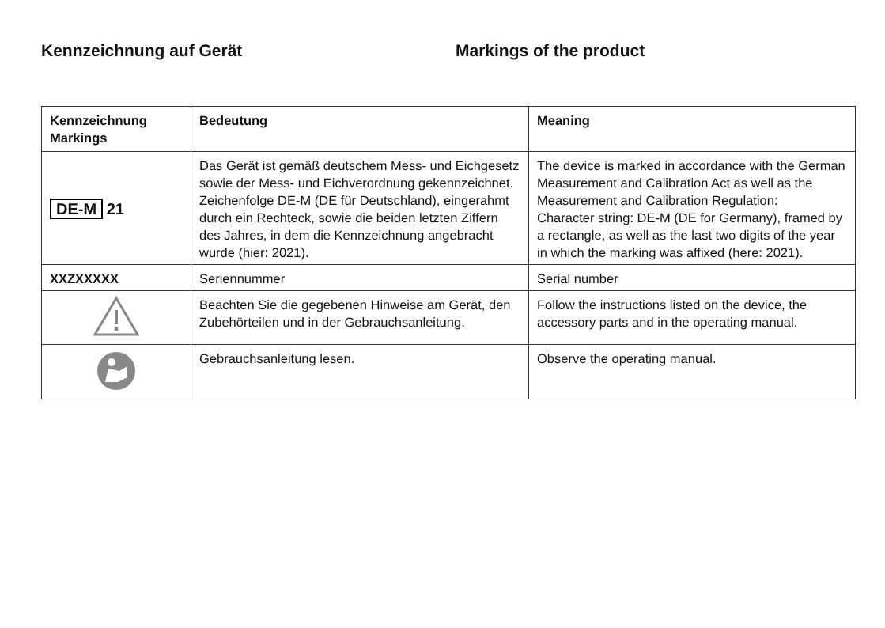Kennzeichnung auf Gerät Markings of the product
| Kennzeichnung Markings | Bedeutung | Meaning |
| --- | --- | --- |
| DE-M 21 | Das Gerät ist gemäß deutschem Mess- und Eichgesetz sowie der Mess- und Eichverordnung gekennzeichnet. Zeichenfolge DE-M (DE für Deutschland), eingerahmt durch ein Rechteck, sowie die beiden letzten Ziffern des Jahres, in dem die Kennzeichnung angebracht wurde (hier: 2021). | The device is marked in accordance with the German Measurement and Calibration Act as well as the Measurement and Calibration Regulation: Character string: DE-M (DE for Germany), framed by a rectangle, as well as the last two digits of the year in which the marking was affixed (here: 2021). |
| XXZXXXXX | Seriennummer | Serial number |
| | Beachten Sie die gegebenen Hinweise am Gerät, den Zubehörteilen und in der Gebrauchsanleitung. | Follow the instructions listed on the device, the accessory parts and in the operating manual. |
| | Gebrauchsanleitung lesen. | Observe the operating manual. |